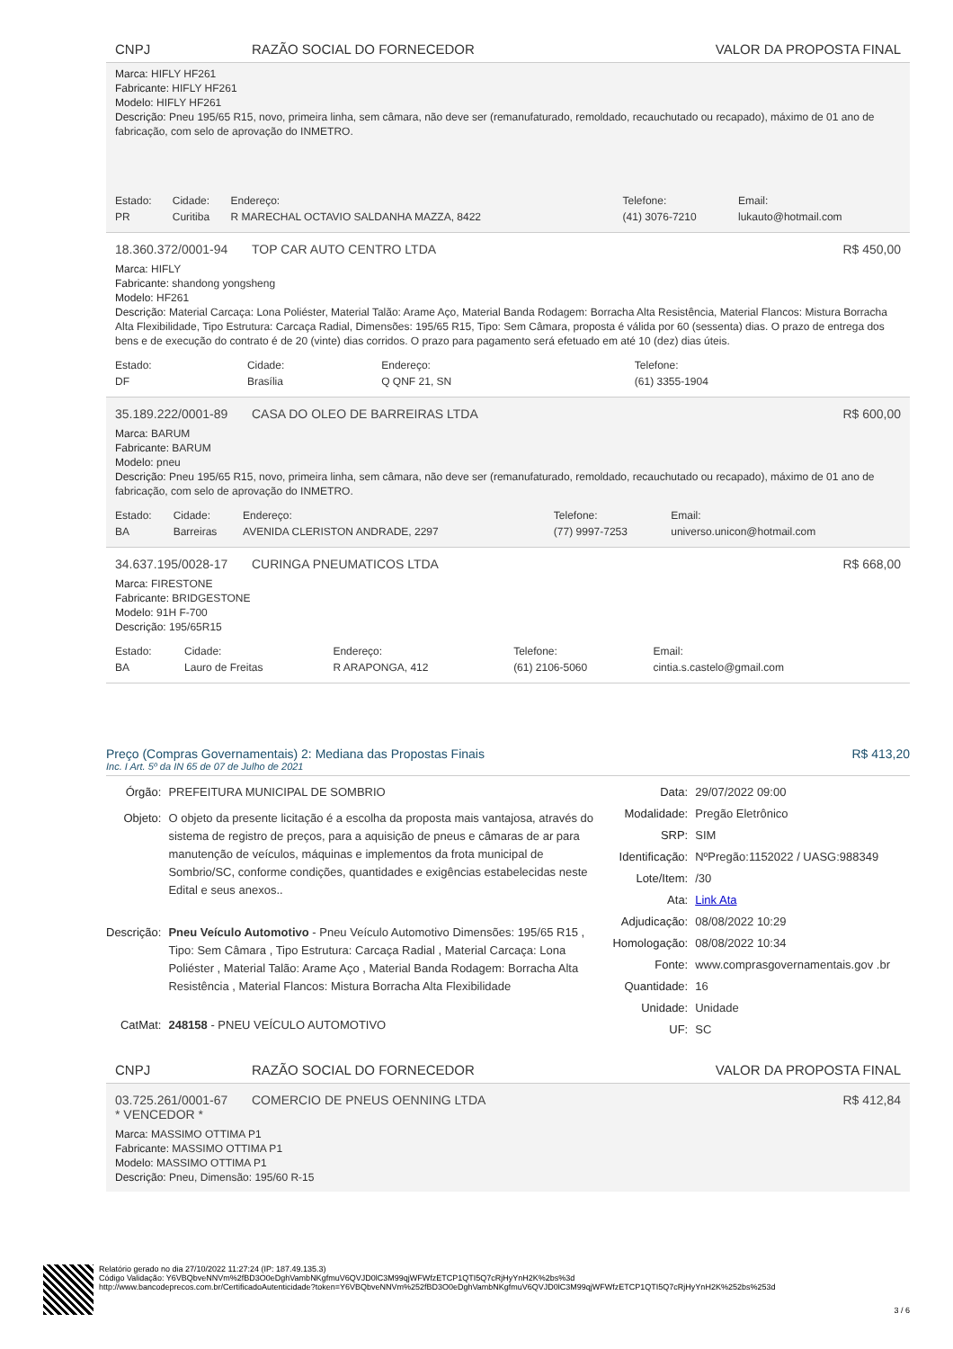CNPJ RAZÃO SOCIAL DO FORNECEDOR VALOR DA PROPOSTA FINAL
Marca: HIFLY HF261
Fabricante: HIFLY HF261
Modelo: HIFLY HF261
Descrição: Pneu 195/65 R15, novo, primeira linha, sem câmara, não deve ser (remanufaturado, remoldado, recauchutado ou recapado), máximo de 01 ano de fabricação, com selo de aprovação do INMETRO.
| Estado: | Cidade: | Endereço: | Telefone: | Email: |
| PR | Curitiba | R MARECHAL OCTAVIO SALDANHA MAZZA, 8422 | (41) 3076-7210 | lukauto@hotmail.com |
18.360.372/0001-94 TOP CAR AUTO CENTRO LTDA R$ 450,00
Marca: HIFLY
Fabricante: shandong yongsheng
Modelo: HF261
Descrição: Material Carcaça: Lona Poliéster, Material Talão: Arame Aço, Material Banda Rodagem: Borracha Alta Resistência, Material Flancos: Mistura Borracha Alta Flexibilidade, Tipo Estrutura: Carcaça Radial, Dimensões: 195/65 R15, Tipo: Sem Câmara, proposta é válida por 60 (sessenta) dias. O prazo de entrega dos bens e de execução do contrato é de 20 (vinte) dias corridos. O prazo para pagamento será efetuado em até 10 (dez) dias úteis.
| Estado: | Cidade: | Endereço: | Telefone: |
| DF | Brasília | Q QNF 21, SN | (61) 3355-1904 |
35.189.222/0001-89 CASA DO OLEO DE BARREIRAS LTDA R$ 600,00
Marca: BARUM
Fabricante: BARUM
Modelo: pneu
Descrição: Pneu 195/65 R15, novo, primeira linha, sem câmara, não deve ser (remanufaturado, remoldado, recauchutado ou recapado), máximo de 01 ano de fabricação, com selo de aprovação do INMETRO.
| Estado: | Cidade: | Endereço: | Telefone: | Email: |
| BA | Barreiras | AVENIDA CLERISTON ANDRADE, 2297 | (77) 9997-7253 | universo.unicon@hotmail.com |
34.637.195/0028-17 CURINGA PNEUMATICOS LTDA R$ 668,00
Marca: FIRESTONE
Fabricante: BRIDGESTONE
Modelo: 91H F-700
Descrição: 195/65R15
| Estado: | Cidade: | Endereço: | Telefone: | Email: |
| BA | Lauro de Freitas | R ARAPONGA, 412 | (61) 2106-5060 | cintia.s.castelo@gmail.com |
Preço (Compras Governamentais) 2: Mediana das Propostas Finais R$ 413,20
Inc. I Art. 5º da IN 65 de 07 de Julho de 2021
| Órgão: | PREFEITURA MUNICIPAL DE SOMBRIO |
| Objeto: | O objeto da presente licitação é a escolha da proposta mais vantajosa, através do sistema de registro de preços, para a aquisição de pneus e câmaras de ar para manutenção de veículos, máquinas e implementos da frota municipal de Sombrio/SC, conforme condições, quantidades e exigências estabelecidas neste Edital e seus anexos.. |
| Descrição: | Pneu Veículo Automotivo - Pneu Veículo Automotivo Dimensões: 195/65 R15 , Tipo: Sem Câmara , Tipo Estrutura: Carcaça Radial , Material Carcaça: Lona Poliéster , Material Talão: Arame Aço , Material Banda Rodagem: Borracha Alta Resistência , Material Flancos: Mistura Borracha Alta Flexibilidade |
| CatMat: | 248158 - PNEU VEÍCULO AUTOMOTIVO |
| Data: | 29/07/2022 09:00 |
| Modalidade: | Pregão Eletrônico |
| SRP: | SIM |
| Identificação: | NºPregão:1152022 / UASG:988349 |
| Lote/Item: | /30 |
| Ata: | Link Ata |
| Adjudicação: | 08/08/2022 10:29 |
| Homologação: | 08/08/2022 10:34 |
| Fonte: | www.comprasgovernamentais.gov .br |
| Quantidade: | 16 |
| Unidade: | Unidade |
| UF: | SC |
CNPJ RAZÃO SOCIAL DO FORNECEDOR VALOR DA PROPOSTA FINAL
03.725.261/0001-67
* VENCEDOR * COMERCIO DE PNEUS OENNING LTDA R$ 412,84
Marca: MASSIMO OTTIMA P1
Fabricante: MASSIMO OTTIMA P1
Modelo: MASSIMO OTTIMA P1
Descrição: Pneu, Dimensão: 195/60 R-15
Relatório gerado no dia 27/10/2022 11:27:24 (IP: 187.49.135.3)
Código Validação: Y6VBQbveNNVm%2fBD3O0eDghVambNKgfmuV6QVJD0lC3M99qjWFWfzETCP1QTI5Q7cRjHyYnH2K%2bs%3d
http://www.bancodeprecos.com.br/CertificadoAutenticidade?token=Y6VBQbveNNVm%252fBD3O0eDghVambNKgfmuV6QVJD0lC3M99qjWFWfzETCP1QTI5Q7cRjHyYnH2K%252bs%253d
3 / 6